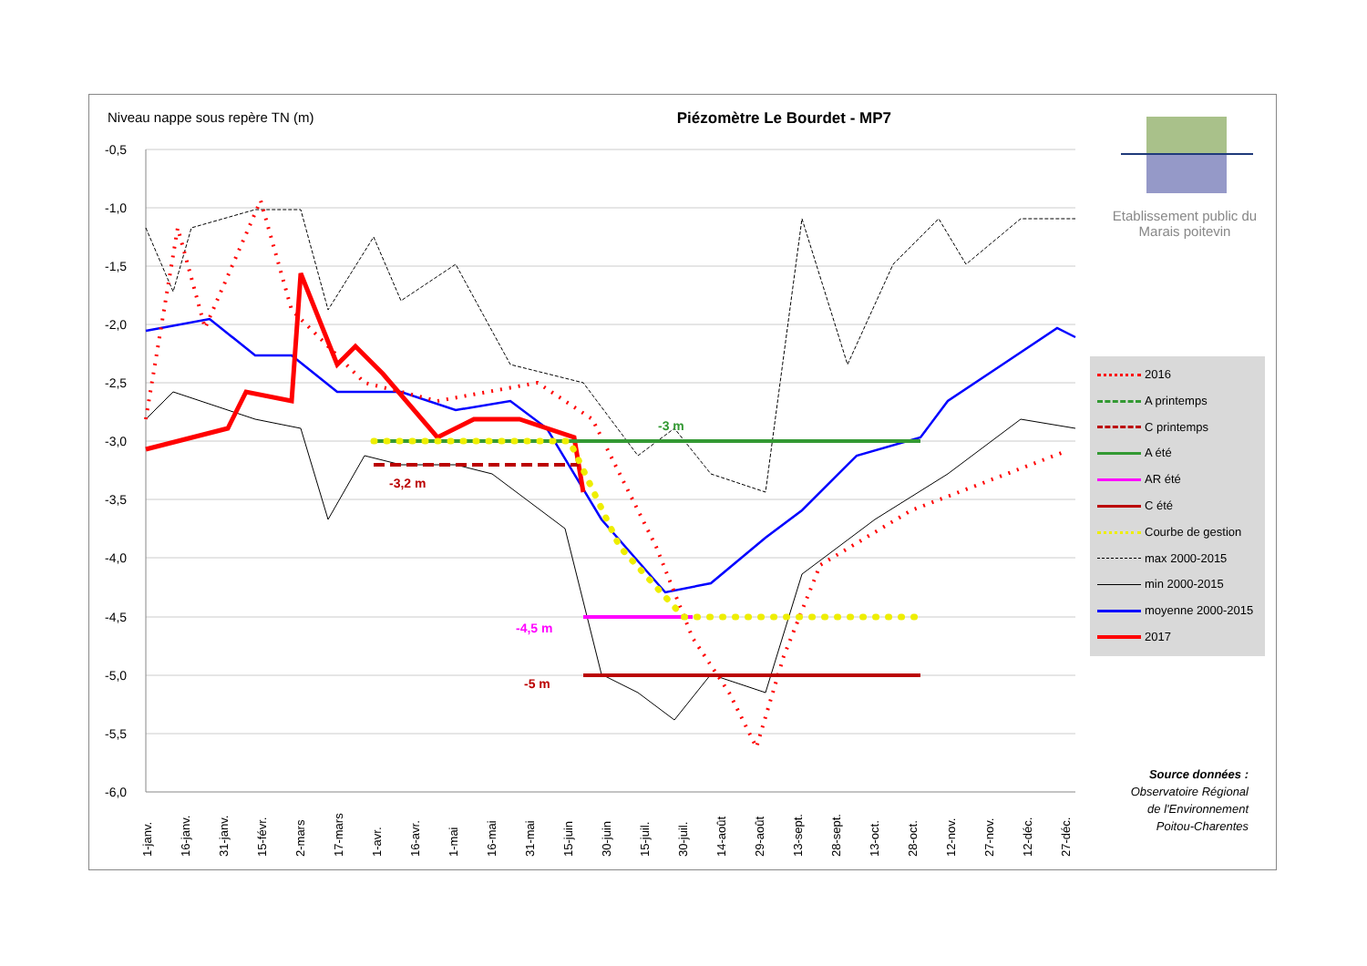-0,5
-1,0
-1,5
-2,0
-2,5
-3,0
-3,5
-4,0
-4,5
-5,0
-5,5
-6,0
-3 m
-3,2 m
-4,5 m
-5 m
1-janv.
16-janv.
31-janv.
15-févr.
2-mars
17-mars
1-avr.
16-avr.
1-mai
16-mai
31-mai
15-juin
30-juin
15-juil.
30-juil.
14-août
29-août
13-sept.
28-sept.
13-oct.
28-oct.
12-nov.
27-nov.
12-déc.
27-déc.
Niveau nappe sous repère TN (m) Piézomètre Le Bourdet - MP7
Etablissement public du Marais poitevin
2016
A printemps
C printemps
A été
AR été
C été
Courbe de gestion
max 2000-2015
min 2000-2015
moyenne 2000-2015
2017
Source données :
Observatoire Régional de l'Environnement Poitou-Charentes